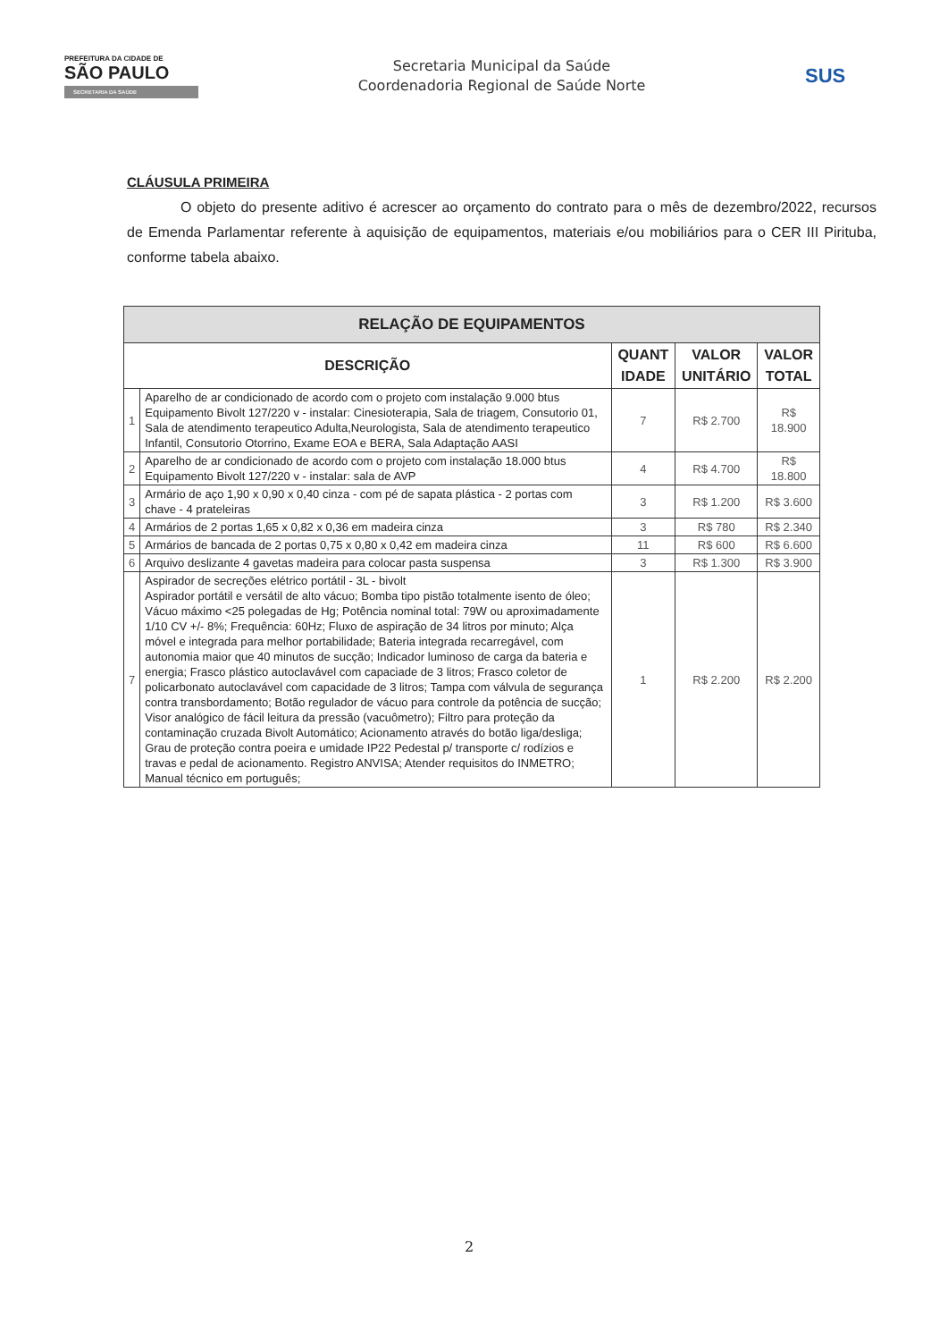PREFEITURA DA CIDADE DE
SÃO PAULO
SECRETARIA DA SAÚDE
Secretaria Municipal da Saúde
Coordenadoria Regional de Saúde Norte
SUS
CLÁUSULA PRIMEIRA
O objeto do presente aditivo é acrescer ao orçamento do contrato para o mês de dezembro/2022, recursos de Emenda Parlamentar referente à aquisição de equipamentos, materiais e/ou mobiliários para o CER III Pirituba, conforme tabela abaixo.
| RELAÇÃO DE EQUIPAMENTOS | | | | |
| --- | --- | --- | --- | --- |
| DESCRIÇÃO | | QUANT IDADE | VALOR UNITÁRIO | VALOR TOTAL |
| 1 | Aparelho de ar condicionado de acordo com o projeto com instalação 9.000 btus Equipamento Bivolt 127/220 v - instalar: Cinesioterapia, Sala de triagem, Consutorio 01, Sala de atendimento terapeutico Adulta,Neurologista, Sala de atendimento terapeutico Infantil, Consutorio Otorrino, Exame EOA e BERA, Sala Adaptação AASI | 7 | R$ 2.700 | R$ 18.900 |
| 2 | Aparelho de ar condicionado de acordo com o projeto com instalação 18.000 btus Equipamento Bivolt 127/220 v - instalar: sala de AVP | 4 | R$ 4.700 | R$ 18.800 |
| 3 | Armário de aço 1,90 x 0,90 x 0,40 cinza - com pé de sapata plástica - 2 portas com chave - 4 prateleiras | 3 | R$ 1.200 | R$ 3.600 |
| 4 | Armários de 2 portas 1,65 x 0,82 x 0,36 em madeira cinza | 3 | R$ 780 | R$ 2.340 |
| 5 | Armários de bancada de 2 portas 0,75 x 0,80 x 0,42 em madeira cinza | 11 | R$ 600 | R$ 6.600 |
| 6 | Arquivo deslizante 4 gavetas madeira para colocar pasta suspensa | 3 | R$ 1.300 | R$ 3.900 |
| 7 | Aspirador de secreções elétrico portátil - 3L - bivolt Aspirador portátil e versátil de alto vácuo; Bomba tipo pistão totalmente isento de óleo; Vácuo máximo <25 polegadas de Hg; Potência nominal total: 79W ou aproximadamente 1/10 CV +/- 8%; Frequência: 60Hz; Fluxo de aspiração de 34 litros por minuto; Alça móvel e integrada para melhor portabilidade; Bateria integrada recarregável, com autonomia maior que 40 minutos de sucção; Indicador luminoso de carga da bateria e energia; Frasco plástico autoclavável com capaciade de 3 litros; Frasco coletor de policarbonato autoclavável com capacidade de 3 litros; Tampa com válvula de segurança contra transbordamento; Botão regulador de vácuo para controle da potência de sucção; Visor analógico de fácil leitura da pressão (vacuômetro); Filtro para proteção da contaminação cruzada Bivolt Automático; Acionamento através do botão liga/desliga; Grau de proteção contra poeira e umidade IP22 Pedestal p/ transporte c/ rodízios e travas e pedal de acionamento. Registro ANVISA; Atender requisitos do INMETRO; Manual técnico em português; | 1 | R$ 2.200 | R$ 2.200 |
2